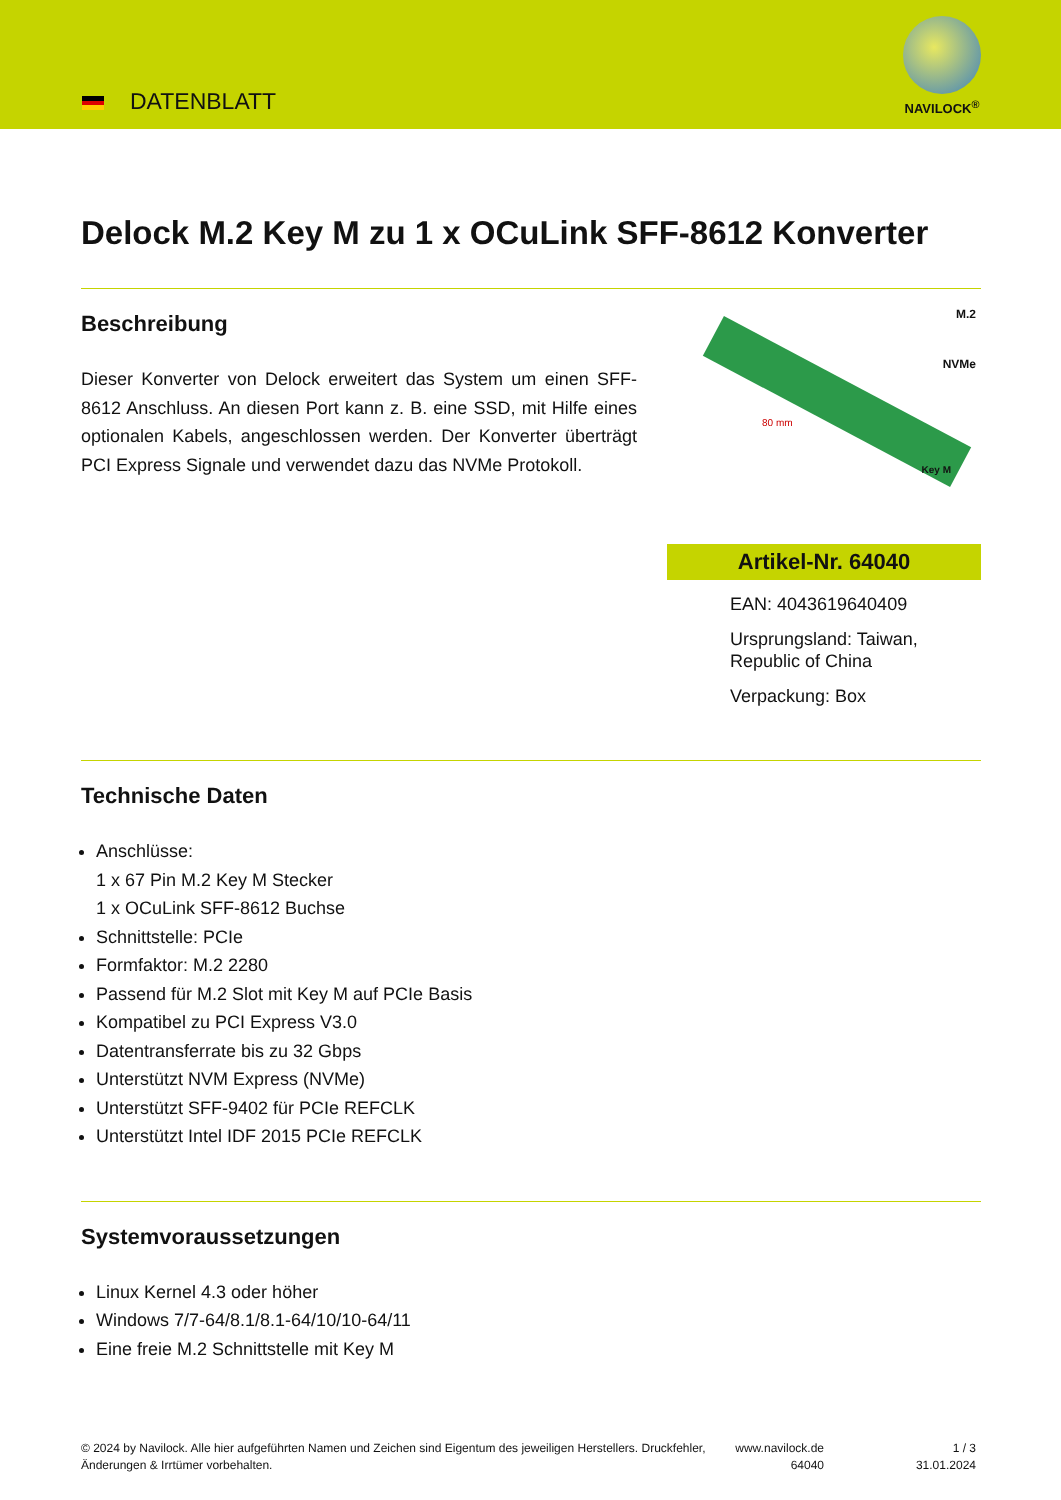DATENBLATT
NAVILOCK<sup>®</sup>
Delock M.2 Key M zu 1 x OCuLink SFF-8612 Konverter
Beschreibung
Dieser Konverter von Delock erweitert das System um einen SFF-8612 Anschluss. An diesen Port kann z. B. eine SSD, mit Hilfe eines optionalen Kabels, angeschlossen werden. Der Konverter überträgt PCI Express Signale und verwendet dazu das NVMe Protokoll.
M.2
NVMe
80 mm
Key M
Artikel-Nr. 64040
EAN: 4043619640409
Ursprungsland: Taiwan, Republic of China
Verpackung: Box
Technische Daten
Anschlüsse:
1 x 67 Pin M.2 Key M Stecker
1 x OCuLink SFF-8612 Buchse
Schnittstelle: PCIe
Formfaktor: M.2 2280
Passend für M.2 Slot mit Key M auf PCIe Basis
Kompatibel zu PCI Express V3.0
Datentransferrate bis zu 32 Gbps
Unterstützt NVM Express (NVMe)
Unterstützt SFF-9402 für PCIe REFCLK
Unterstützt Intel IDF 2015 PCIe REFCLK
Systemvoraussetzungen
Linux Kernel 4.3 oder höher
Windows 7/7-64/8.1/8.1-64/10/10-64/11
Eine freie M.2 Schnittstelle mit Key M
© 2024 by Navilock. Alle hier aufgeführten Namen und Zeichen sind Eigentum des jeweiligen Herstellers. Druckfehler, Änderungen & Irrtümer vorbehalten.
www.navilock.de
64040
1 / 3
31.01.2024